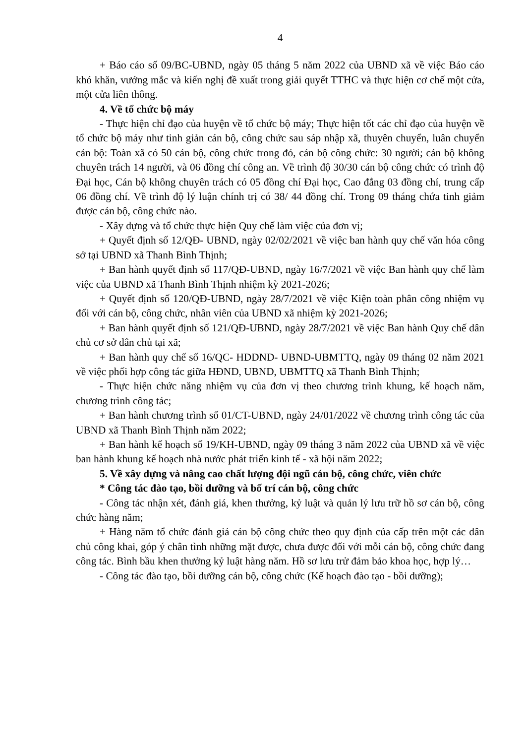4
+ Báo cáo số 09/BC-UBND, ngày 05 tháng 5 năm 2022 của UBND xã về việc Báo cáo khó khăn, vướng mắc và kiến nghị đề xuất trong giải quyết TTHC và thực hiện cơ chế một cửa, một cửa liên thông.
4. Về tổ chức bộ máy
- Thực hiện chỉ đạo của huyện về tổ chức bộ máy; Thực hiện tốt các chỉ đạo của huyện về tổ chức bộ máy như tinh giản cán bộ, công chức sau sáp nhập xã, thuyên chuyển, luân chuyển cán bộ: Toàn xã có 50 cán bộ, công chức trong đó, cán bộ công chức: 30 người; cán bộ không chuyên trách 14 người, và 06 đồng chí công an. Về trình độ 30/30 cán bộ công chức có trình độ Đại học, Cán bộ không chuyên trách có 05 đồng chí Đại học, Cao đẳng 03 đồng chí, trung cấp 06 đồng chí. Về trình độ lý luận chính trị có 38/ 44 đồng chí. Trong 09 tháng chứa tinh giảm được cán bộ, công chức nào.
- Xây dựng và tổ chức thực hiện Quy chế làm việc của đơn vị;
+ Quyết định số 12/QĐ- UBND, ngày 02/02/2021 về việc ban hành quy chế văn hóa công sở tại UBND xã Thanh Bình Thịnh;
+ Ban hành quyết định số 117/QĐ-UBND, ngày 16/7/2021 về việc Ban hành quy chế làm việc của UBND xã Thanh Bình Thịnh nhiệm kỳ 2021-2026;
+ Quyết định số 120/QĐ-UBND, ngày 28/7/2021 về việc Kiện toàn phân công nhiệm vụ đối với cán bộ, công chức, nhân viên của UBND xã nhiệm kỳ 2021-2026;
+ Ban hành quyết định số 121/QĐ-UBND, ngày 28/7/2021 về việc Ban hành Quy chế dân chủ cơ sở dân chủ tại xã;
+ Ban hành quy chế số 16/QC- HDDND- UBND-UBMTTQ, ngày 09 tháng 02 năm 2021 về việc phối hợp công tác giữa HĐND, UBND, UBMTTQ xã Thanh Bình Thịnh;
- Thực hiện chức năng nhiệm vụ của đơn vị theo chương trình khung, kế hoạch năm, chương trình công tác;
+ Ban hành chương trình số 01/CT-UBND, ngày 24/01/2022 về chương trình công tác của UBND xã Thanh Bình Thịnh năm 2022;
+ Ban hành kế hoạch số 19/KH-UBND, ngày 09 tháng 3 năm 2022 của UBND xã về việc ban hành khung kế hoạch nhà nước phát triển kinh tế - xã hội năm 2022;
5. Về xây dựng và nâng cao chất lượng đội ngũ cán bộ, công chức, viên chức
* Công tác đào tạo, bồi dưỡng và bố trí cán bộ, công chức
- Công tác nhận xét, đánh giá, khen thưởng, kỷ luật và quản lý lưu trữ hồ sơ cán bộ, công chức hàng năm;
+ Hàng năm tổ chức đánh giá cán bộ công chức theo quy định của cấp trên một các dân chủ công khai, góp ý chân tình những mặt được, chưa được đối với mỗi cán bộ, công chức đang công tác. Bình bầu khen thưởng kỷ luật hàng năm. Hồ sơ lưu trử đảm bảo khoa học, hợp lý…
- Công tác đào tạo, bồi dưỡng cán bộ, công chức (Kế hoạch đào tạo - bồi dưỡng);